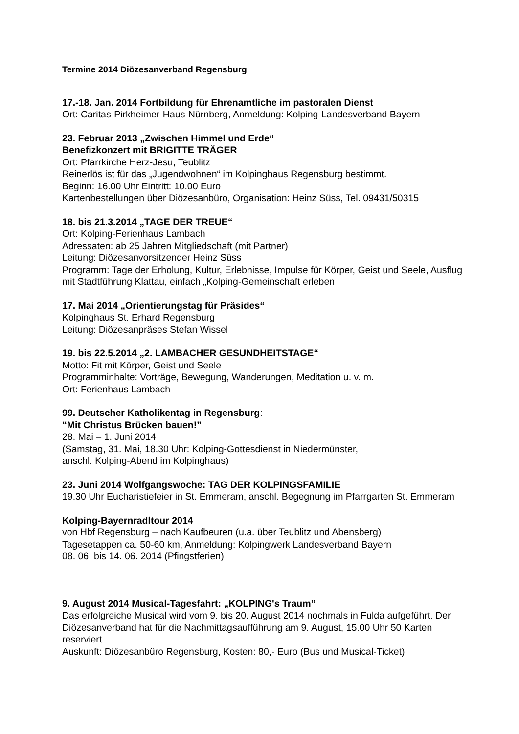Termine 2014 Diözesanverband Regensburg
17.-18. Jan. 2014 Fortbildung für Ehrenamtliche im pastoralen Dienst
Ort: Caritas-Pirkheimer-Haus-Nürnberg, Anmeldung: Kolping-Landesverband Bayern
23. Februar 2013 „Zwischen Himmel und Erde“
Benefizkonzert mit BRIGITTE TRÄGER
Ort: Pfarrkirche Herz-Jesu, Teublitz
Reinerlös ist für das „Jugendwohnen“ im Kolpinghaus Regensburg bestimmt.
Beginn: 16.00 Uhr Eintritt: 10.00 Euro
Kartenbestellungen über Diözesanbüro, Organisation: Heinz Süss, Tel. 09431/50315
18. bis 21.3.2014 „TAGE DER TREUE“
Ort: Kolping-Ferienhaus Lambach
Adressaten: ab 25 Jahren Mitgliedschaft (mit Partner)
Leitung: Diözesanvorsitzender Heinz Süss
Programm: Tage der Erholung, Kultur, Erlebnisse, Impulse für Körper, Geist und Seele, Ausflug mit Stadtführung Klattau, einfach „Kolping-Gemeinschaft erleben
17. Mai 2014 „Orientierungstag für Präsides“
Kolpinghaus St. Erhard Regensburg
Leitung: Diözesanpräses Stefan Wissel
19. bis 22.5.2014 „2. LAMBACHER GESUNDHEITSTAGE“
Motto: Fit mit Körper, Geist und Seele
Programminhalte: Vorträge, Bewegung, Wanderungen, Meditation u. v. m.
Ort: Ferienhaus Lambach
99. Deutscher Katholikentag in Regensburg:
“Mit Christus Brücken bauen!”
28. Mai – 1. Juni 2014
(Samstag, 31. Mai, 18.30 Uhr: Kolping-Gottesdienst in Niedermünster,
anschl. Kolping-Abend im Kolpinghaus)
23. Juni 2014 Wolfgangswoche: TAG DER KOLPINGSFAMILIE
19.30 Uhr Eucharistiefeier in St. Emmeram, anschl. Begegnung im Pfarrgarten St. Emmeram
Kolping-Bayernradltour 2014
von Hbf Regensburg – nach Kaufbeuren (u.a. über Teublitz und Abensberg)
Tagesetappen ca. 50-60 km, Anmeldung: Kolpingwerk Landesverband Bayern
08. 06. bis 14. 06. 2014 (Pfingstferien)
9. August 2014 Musical-Tagesfahrt: „KOLPING's Traum”
Das erfolgreiche Musical wird vom 9. bis 20. August 2014 nochmals in Fulda aufgeführt. Der Diözesanverband hat für die Nachmittagsaufführung am 9. August, 15.00 Uhr 50 Karten reserviert.
Auskunft: Diözesanbüro Regensburg, Kosten: 80,- Euro (Bus und Musical-Ticket)